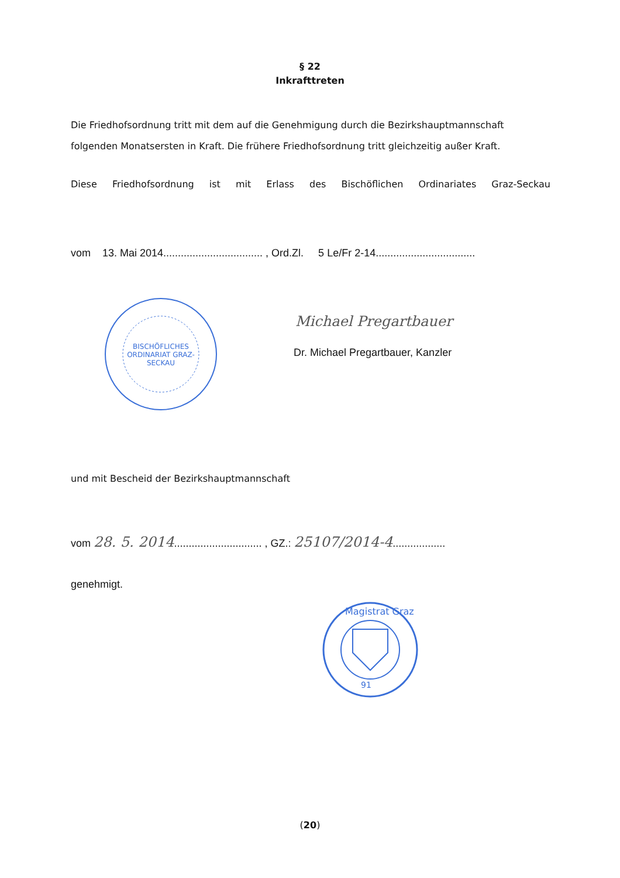§ 22
Inkrafttreten
Die Friedhofsordnung tritt mit dem auf die Genehmigung durch die Bezirkshauptmannschaft folgenden Monatsersten in Kraft. Die frühere Friedhofsordnung tritt gleichzeitig außer Kraft.
Diese Friedhofsordnung ist mit Erlass des Bischöflichen Ordinariates Graz-Seckau
vom 13. Mai 2014.................................. , Ord.Zl. 5 Le/Fr 2-14..................................
BISCHÖFLICHES ORDINARIAT GRAZ-SECKAU
Michael Pregartbauer
Dr. Michael Pregartbauer, Kanzler
und mit Bescheid der Bezirkshauptmannschaft
vom 28. 5. 2014.............................. , GZ.: 25107/2014-4..................
genehmigt.
Magistrat Graz
91
(20)